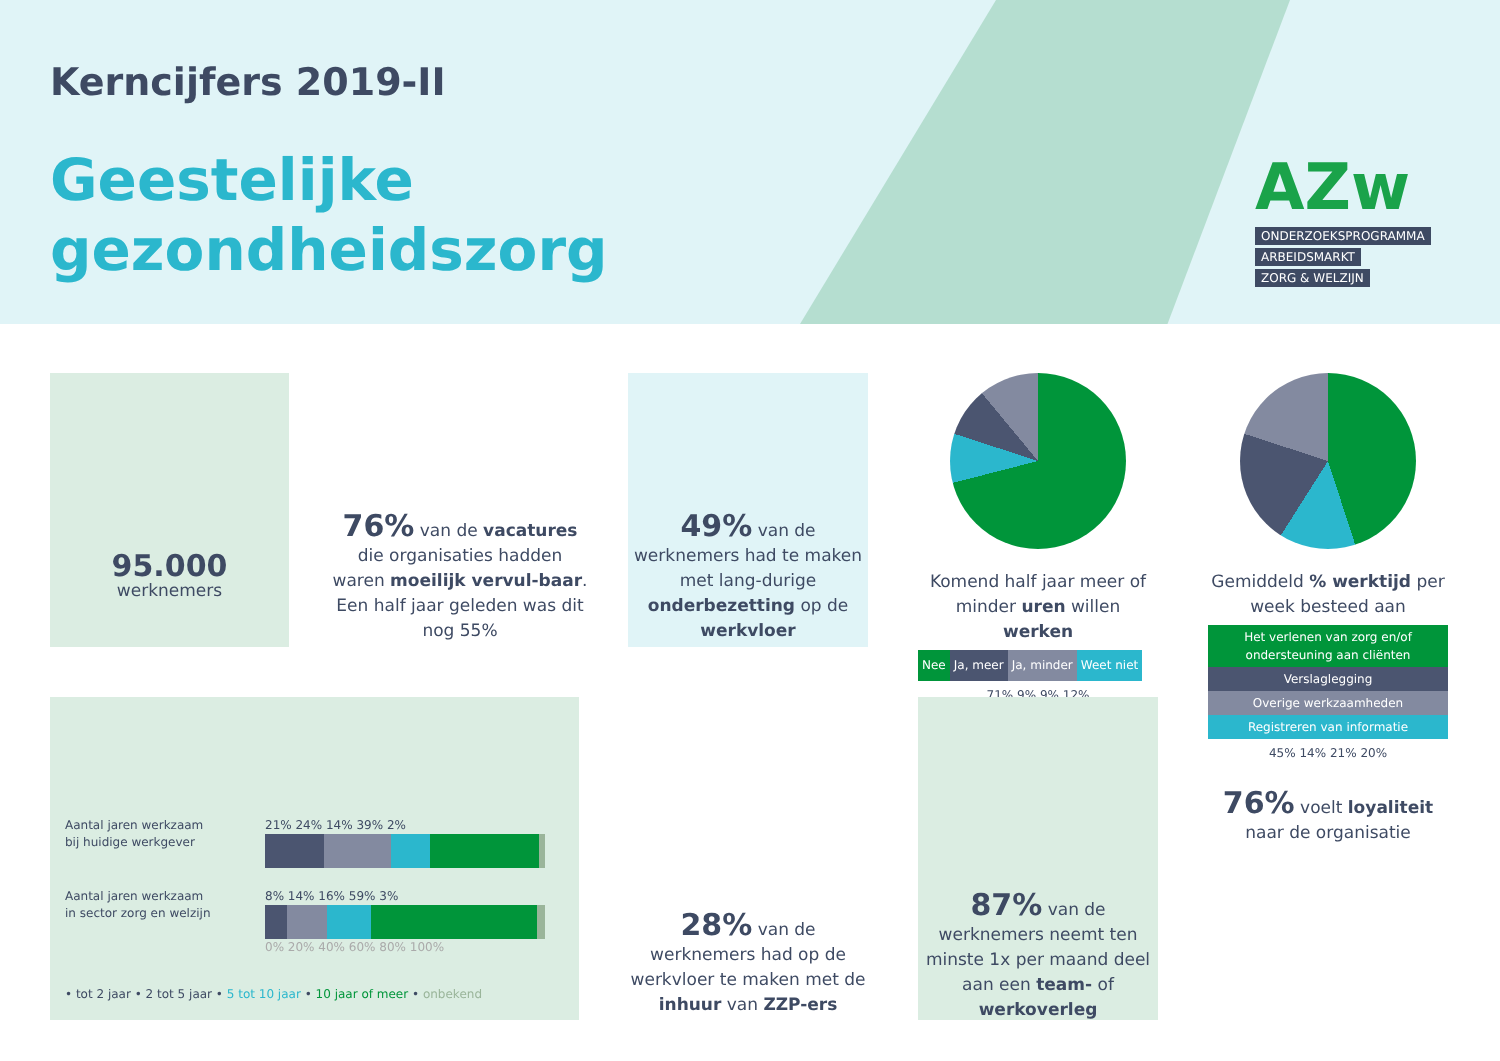Kerncijfers 2019-II
Geestelijke
gezondheidszorg
AZw
ONDERZOEKSPROGRAMMA
ARBEIDSMARKT
ZORG & WELZIJN
95.000
werknemers
76% van de vacatures die organisaties hadden waren moeilijk vervul-baar. Een half jaar geleden was dit nog 55%
49% van de werknemers had te maken met lang-durige onderbezetting op de werkvloer
Komend half jaar meer of minder uren willen werken
Nee Ja, meer Ja, minder Weet niet
71% 9% 9% 12%
Gemiddeld % werktijd per week besteed aan
Het verlenen van zorg en/of ondersteuning aan cliënten
Verslaglegging
Overige werkzaamheden
Registreren van informatie
45% 14% 21% 20%
Aantal jaren werkzaam bij huidige werkgever
21% 24% 14% 39% 2%
Aantal jaren werkzaam in sector zorg en welzijn
8% 14% 16% 59% 3%
0% 20% 40% 60% 80% 100%
• tot 2 jaar • 2 tot 5 jaar • 5 tot 10 jaar • 10 jaar of meer • onbekend
28% van de werknemers had op de werkvloer te maken met de inhuur van ZZP-ers
87% van de werknemers neemt ten minste 1x per maand deel aan een team- of werkoverleg
76% voelt loyaliteit naar de organisatie